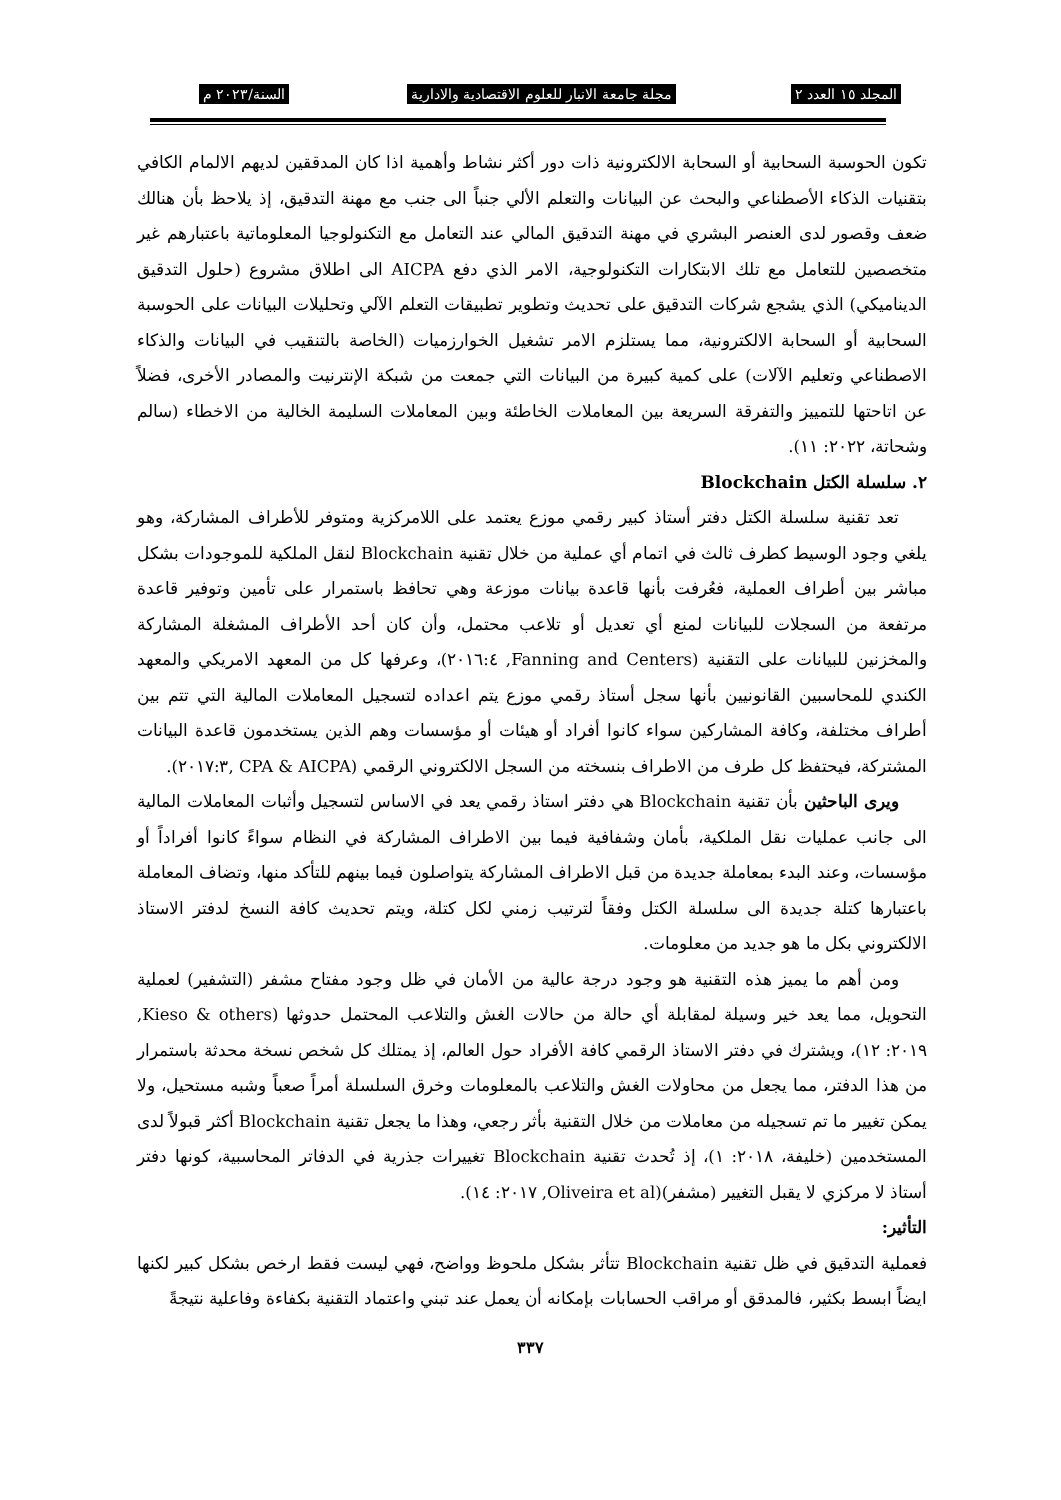المجلد ١٥ العدد ٢ مجلة جامعة الانبار للعلوم الاقتصادية والادارية السنة/٢٠٢٣ م
تكون الحوسبة السحابية أو السحابة الالكترونية ذات دور أكثر نشاط وأهمية اذا كان المدققين لديهم الالمام الكافي بتقنيات الذكاء الأصطناعي والبحث عن البيانات والتعلم الألي جنباً الى جنب مع مهنة التدقيق، إذ يلاحظ بأن هنالك ضعف وقصور لدى العنصر البشري في مهنة التدقيق المالي عند التعامل مع التكنولوجيا المعلوماتية باعتبارهم غير متخصصين للتعامل مع تلك الابتكارات التكنولوجية، الامر الذي دفع AICPA الى اطلاق مشروع (حلول التدقيق الديناميكي) الذي يشجع شركات التدقيق على تحديث وتطوير تطبيقات التعلم الآلي وتحليلات البيانات على الحوسبة السحابية أو السحابة الالكترونية، مما يستلزم الامر تشغيل الخوارزميات (الخاصة بالتنقيب في البيانات والذكاء الاصطناعي وتعليم الآلات) على كمية كبيرة من البيانات التي جمعت من شبكة الإنترنيت والمصادر الأخرى، فضلاً عن اتاحتها للتمييز والتفرقة السريعة بين المعاملات الخاطئة وبين المعاملات السليمة الخالية من الاخطاء (سالم وشحاتة، ٢٠٢٢: ١١).
٢. سلسلة الكتل Blockchain
تعد تقنية سلسلة الكتل دفتر أستاذ كبير رقمي موزع يعتمد على اللامركزية ومتوفر للأطراف المشاركة، وهو يلغي وجود الوسيط كطرف ثالث في اتمام أي عملية من خلال تقنية Blockchain لنقل الملكية للموجودات بشكل مباشر بين أطراف العملية، فعُرفت بأنها قاعدة بيانات موزعة وهي تحافظ باستمرار على تأمين وتوفير قاعدة مرتفعة من السجلات للبيانات لمنع أي تعديل أو تلاعب محتمل، وأن كان أحد الأطراف المشغلة المشاركة والمخزنين للبيانات على التقنية (Fanning and Centers, ٢٠١٦:٤)، وعرفها كل من المعهد الامريكي والمعهد الكندي للمحاسبين القانونيين بأنها سجل أستاذ رقمي موزع يتم اعداده لتسجيل المعاملات المالية التي تتم بين أطراف مختلفة، وكافة المشاركين سواء كانوا أفراد أو هيئات أو مؤسسات وهم الذين يستخدمون قاعدة البيانات المشتركة، فيحتفظ كل طرف من الاطراف بنسخته من السجل الالكتروني الرقمي (CPA & AICPA ,٢٠١٧:٣).
ويرى الباحثين بأن تقنية Blockchain هي دفتر استاذ رقمي يعد في الاساس لتسجيل وأثبات المعاملات المالية الى جانب عمليات نقل الملكية، بأمان وشفافية فيما بين الاطراف المشاركة في النظام سواءً كانوا أفراداً أو مؤسسات، وعند البدء بمعاملة جديدة من قبل الاطراف المشاركة يتواصلون فيما بينهم للتأكد منها، وتضاف المعاملة باعتبارها كتلة جديدة الى سلسلة الكتل وفقاً لترتيب زمني لكل كتلة، ويتم تحديث كافة النسخ لدفتر الاستاذ الالكتروني بكل ما هو جديد من معلومات.
ومن أهم ما يميز هذه التقنية هو وجود درجة عالية من الأمان في ظل وجود مفتاح مشفر (التشفير) لعملية التحويل، مما يعد خير وسيلة لمقابلة أي حالة من حالات الغش والتلاعب المحتمل حدوثها (Kieso & others, ٢٠١٩: ١٢)، ويشترك في دفتر الاستاذ الرقمي كافة الأفراد حول العالم، إذ يمتلك كل شخص نسخة محدثة باستمرار من هذا الدفتر، مما يجعل من محاولات الغش والتلاعب بالمعلومات وخرق السلسلة أمراً صعباً وشبه مستحيل، ولا يمكن تغيير ما تم تسجيله من معاملات من خلال التقنية بأثر رجعي، وهذا ما يجعل تقنية Blockchain أكثر قبولاً لدى المستخدمين (خليفة، ٢٠١٨: ١)، إذ تُحدث تقنية Blockchain تغييرات جذرية في الدفاتر المحاسبية، كونها دفتر أستاذ لا مركزي لا يقبل التغيير (مشفر)(Oliveira et al, ٢٠١٧: ١٤).
التأثير:
فعملية التدقيق في ظل تقنية Blockchain تتأثر بشكل ملحوظ وواضح، فهي ليست فقط ارخص بشكل كبير لكنها ايضاً ابسط بكثير، فالمدقق أو مراقب الحسابات بإمكانه أن يعمل عند تبني واعتماد التقنية بكفاءة وفاعلية نتيجةً
٣٣٧